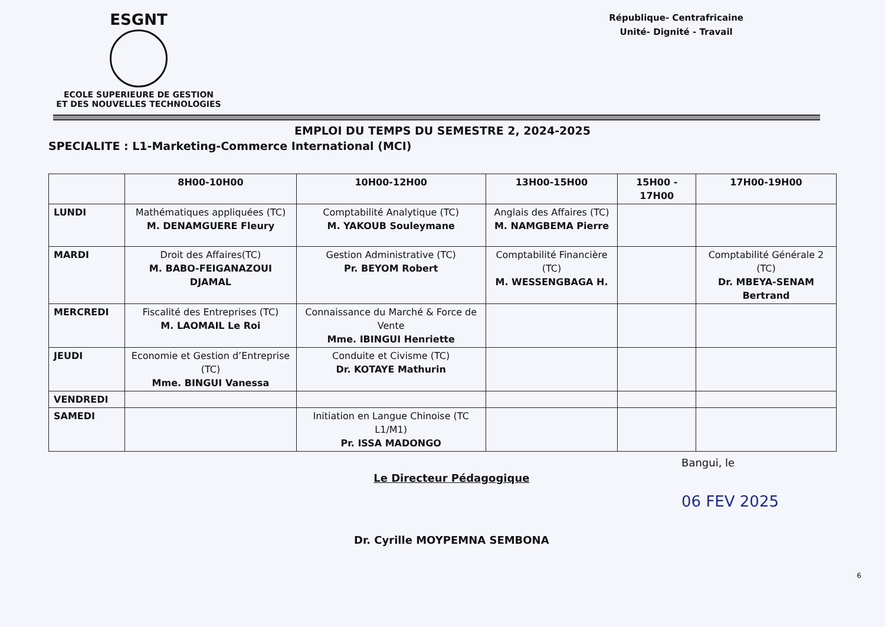ESGNT
ECOLE SUPERIEURE DE GESTION
ET DES NOUVELLES TECHNOLOGIES
République- Centrafricaine
Unité- Dignité - Travail
EMPLOI DU TEMPS DU SEMESTRE 2, 2024-2025
SPECIALITE : L1-Marketing-Commerce International (MCI)
| | 8H00-10H00 | 10H00-12H00 | 13H00-15H00 | 15H00 - 17H00 | 17H00-19H00 |
| --- | --- | --- | --- | --- | --- |
| LUNDI | Mathématiques appliquées (TC) M. DENAMGUERE Fleury | Comptabilité Analytique (TC) M. YAKOUB Souleymane | Anglais des Affaires (TC) M. NAMGBEMA Pierre | | |
| MARDI | Droit des Affaires(TC) M. BABO-FEIGANAZOUI DJAMAL | Gestion Administrative (TC) Pr. BEYOM Robert | Comptabilité Financière (TC) M. WESSENGBAGA H. | | Comptabilité Générale 2 (TC) Dr. MBEYA-SENAM Bertrand |
| MERCREDI | Fiscalité des Entreprises (TC) M. LAOMAIL Le Roi | Connaissance du Marché & Force de Vente Mme. IBINGUI Henriette | | | |
| JEUDI | Economie et Gestion d’Entreprise (TC) Mme. BINGUI Vanessa | Conduite et Civisme (TC) Dr. KOTAYE Mathurin | | | |
| VENDREDI | | | | | |
| SAMEDI | | Initiation en Langue Chinoise (TC L1/M1) Pr. ISSA MADONGO | | | |
Le Directeur Pédagogique
Dr. Cyrille MOYPEMNA SEMBONA
Bangui, le
06 FEV 2025
6